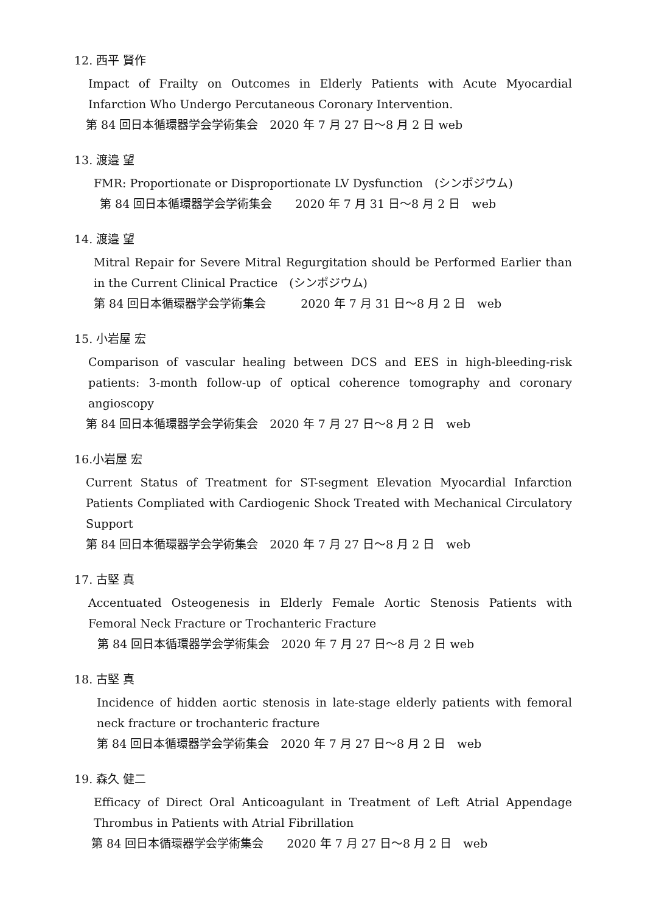12. 西平 賢作
Impact of Frailty on Outcomes in Elderly Patients with Acute Myocardial Infarction Who Undergo Percutaneous Coronary Intervention.
第 84 回日本循環器学会学術集会　2020 年 7 月 27 日〜8 月 2 日 web
13. 渡邉 望
FMR: Proportionate or Disproportionate LV Dysfunction　(シンポジウム)
第 84 回日本循環器学会学術集会　　2020 年 7 月 31 日〜8 月 2 日　web
14. 渡邉 望
Mitral Repair for Severe Mitral Regurgitation should be Performed Earlier than in the Current Clinical Practice　(シンポジウム)
第 84 回日本循環器学会学術集会　　　2020 年 7 月 31 日〜8 月 2 日　web
15. 小岩屋 宏
Comparison of vascular healing between DCS and EES in high-bleeding-risk patients: 3-month follow-up of optical coherence tomography and coronary angioscopy
第 84 回日本循環器学会学術集会　2020 年 7 月 27 日〜8 月 2 日　web
16.小岩屋 宏
Current Status of Treatment for ST-segment Elevation Myocardial Infarction Patients Compliated with Cardiogenic Shock Treated with Mechanical Circulatory Support
第 84 回日本循環器学会学術集会　2020 年 7 月 27 日〜8 月 2 日　web
17. 古堅 真
Accentuated Osteogenesis in Elderly Female Aortic Stenosis Patients with Femoral Neck Fracture or Trochanteric Fracture
第 84 回日本循環器学会学術集会　2020 年 7 月 27 日〜8 月 2 日 web
18. 古堅 真
Incidence of hidden aortic stenosis in late-stage elderly patients with femoral neck fracture or trochanteric fracture
第 84 回日本循環器学会学術集会　2020 年 7 月 27 日〜8 月 2 日　web
19. 森久 健二
Efficacy of Direct Oral Anticoagulant in Treatment of Left Atrial Appendage Thrombus in Patients with Atrial Fibrillation
第 84 回日本循環器学会学術集会　　2020 年 7 月 27 日〜8 月 2 日　web